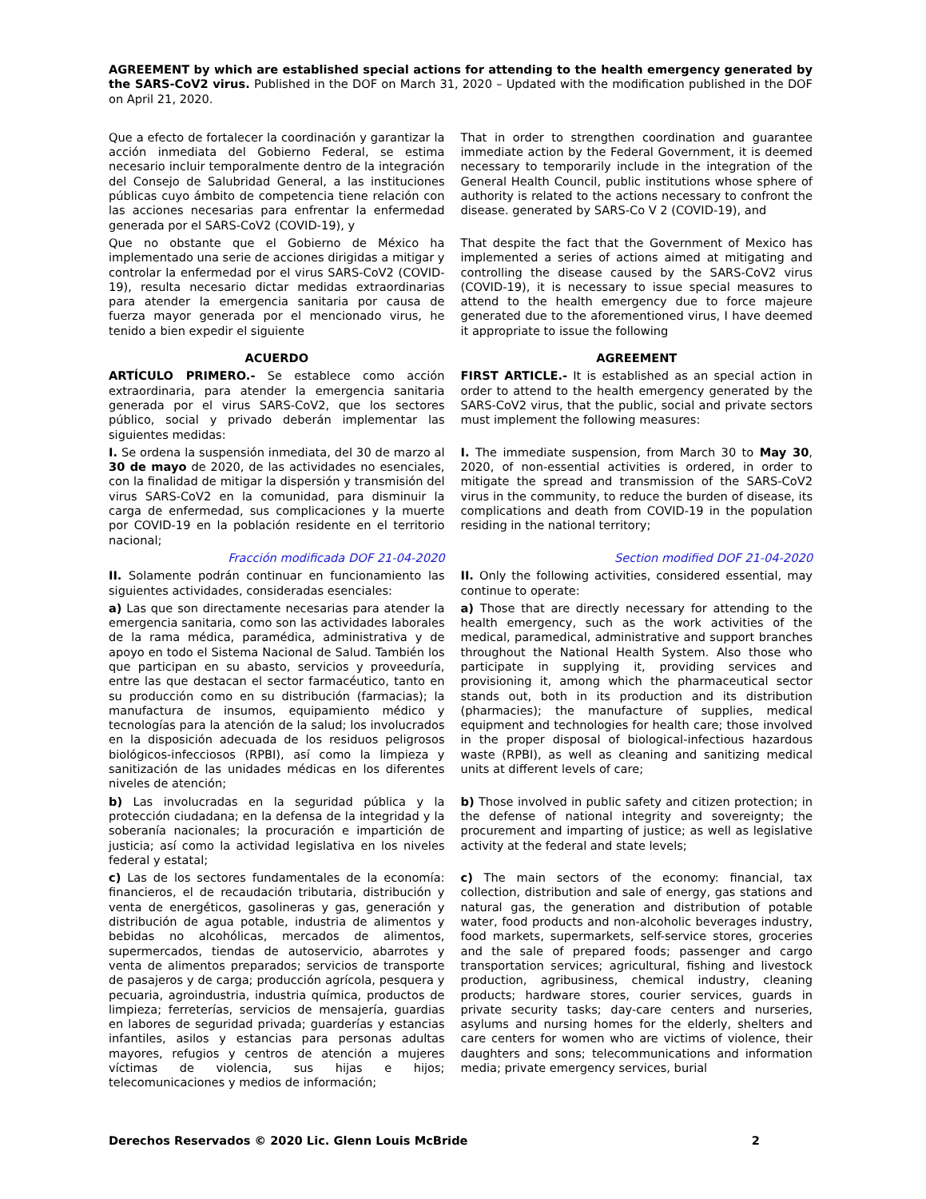AGREEMENT by which are established special actions for attending to the health emergency generated by the SARS-CoV2 virus. Published in the DOF on March 31, 2020 – Updated with the modification published in the DOF on April 21, 2020.
| Que a efecto de fortalecer la coordinación y garantizar la acción inmediata del Gobierno Federal, se estima necesario incluir temporalmente dentro de la integración del Consejo de Salubridad General, a las instituciones públicas cuyo ámbito de competencia tiene relación con las acciones necesarias para enfrentar la enfermedad generada por el SARS-CoV2 (COVID-19), y | That in order to strengthen coordination and guarantee immediate action by the Federal Government, it is deemed necessary to temporarily include in the integration of the General Health Council, public institutions whose sphere of authority is related to the actions necessary to confront the disease. generated by SARS-Co V 2 (COVID-19), and |
| Que no obstante que el Gobierno de México ha implementado una serie de acciones dirigidas a mitigar y controlar la enfermedad por el virus SARS-CoV2 (COVID-19), resulta necesario dictar medidas extraordinarias para atender la emergencia sanitaria por causa de fuerza mayor generada por el mencionado virus, he tenido a bien expedir el siguiente | That despite the fact that the Government of Mexico has implemented a series of actions aimed at mitigating and controlling the disease caused by the SARS-CoV2 virus (COVID-19), it is necessary to issue special measures to attend to the health emergency due to force majeure generated due to the aforementioned virus, I have deemed it appropriate to issue the following |
| ACUERDO | AGREEMENT |
| ARTÍCULO PRIMERO.- Se establece como acción extraordinaria, para atender la emergencia sanitaria generada por el virus SARS-CoV2, que los sectores público, social y privado deberán implementar las siguientes medidas: | FIRST ARTICLE.- It is established as an special action in order to attend to the health emergency generated by the SARS-CoV2 virus, that the public, social and private sectors must implement the following measures: |
| I. Se ordena la suspensión inmediata, del 30 de marzo al 30 de mayo de 2020, de las actividades no esenciales, con la finalidad de mitigar la dispersión y transmisión del virus SARS-CoV2 en la comunidad, para disminuir la carga de enfermedad, sus complicaciones y la muerte por COVID-19 en la población residente en el territorio nacional; | I. The immediate suspension, from March 30 to May 30 , 2020, of non-essential activities is ordered, in order to mitigate the spread and transmission of the SARS-CoV2 virus in the community, to reduce the burden of disease, its complications and death from COVID-19 in the population residing in the national territory; |
| Fracción modificada DOF 21-04-2020 | Section modified DOF 21-04-2020 |
| II. Solamente podrán continuar en funcionamiento las siguientes actividades, consideradas esenciales: | II. Only the following activities, considered essential, may continue to operate: |
| a) Las que son directamente necesarias para atender la emergencia sanitaria, como son las actividades laborales de la rama médica, paramédica, administrativa y de apoyo en todo el Sistema Nacional de Salud. También los que participan en su abasto, servicios y proveeduría, entre las que destacan el sector farmacéutico, tanto en su producción como en su distribución (farmacias); la manufactura de insumos, equipamiento médico y tecnologías para la atención de la salud; los involucrados en la disposición adecuada de los residuos peligrosos biológicos-infecciosos (RPBI), así como la limpieza y sanitización de las unidades médicas en los diferentes niveles de atención; | a) Those that are directly necessary for attending to the health emergency, such as the work activities of the medical, paramedical, administrative and support branches throughout the National Health System. Also those who participate in supplying it, providing services and provisioning it, among which the pharmaceutical sector stands out, both in its production and its distribution (pharmacies); the manufacture of supplies, medical equipment and technologies for health care; those involved in the proper disposal of biological-infectious hazardous waste (RPBI), as well as cleaning and sanitizing medical units at different levels of care; |
| b) Las involucradas en la seguridad pública y la protección ciudadana; en la defensa de la integridad y la soberanía nacionales; la procuración e impartición de justicia; así como la actividad legislativa en los niveles federal y estatal; | b) Those involved in public safety and citizen protection; in the defense of national integrity and sovereignty; the procurement and imparting of justice; as well as legislative activity at the federal and state levels; |
| c) Las de los sectores fundamentales de la economía: financieros, el de recaudación tributaria, distribución y venta de energéticos, gasolineras y gas, generación y distribución de agua potable, industria de alimentos y bebidas no alcohólicas, mercados de alimentos, supermercados, tiendas de autoservicio, abarrotes y venta de alimentos preparados; servicios de transporte de pasajeros y de carga; producción agrícola, pesquera y pecuaria, agroindustria, industria química, productos de limpieza; ferreterías, servicios de mensajería, guardias en labores de seguridad privada; guarderías y estancias infantiles, asilos y estancias para personas adultas mayores, refugios y centros de atención a mujeres víctimas de violencia, sus hijas e hijos; telecomunicaciones y medios de información; | c) The main sectors of the economy: financial, tax collection, distribution and sale of energy, gas stations and natural gas, the generation and distribution of potable water, food products and non-alcoholic beverages industry, food markets, supermarkets, self-service stores, groceries and the sale of prepared foods; passenger and cargo transportation services; agricultural, fishing and livestock production, agribusiness, chemical industry, cleaning products; hardware stores, courier services, guards in private security tasks; day-care centers and nurseries, asylums and nursing homes for the elderly, shelters and care centers for women who are victims of violence, their daughters and sons; telecommunications and information media; private emergency services, burial |
Derechos Reservados © 2020 Lic. Glenn Louis McBride 2